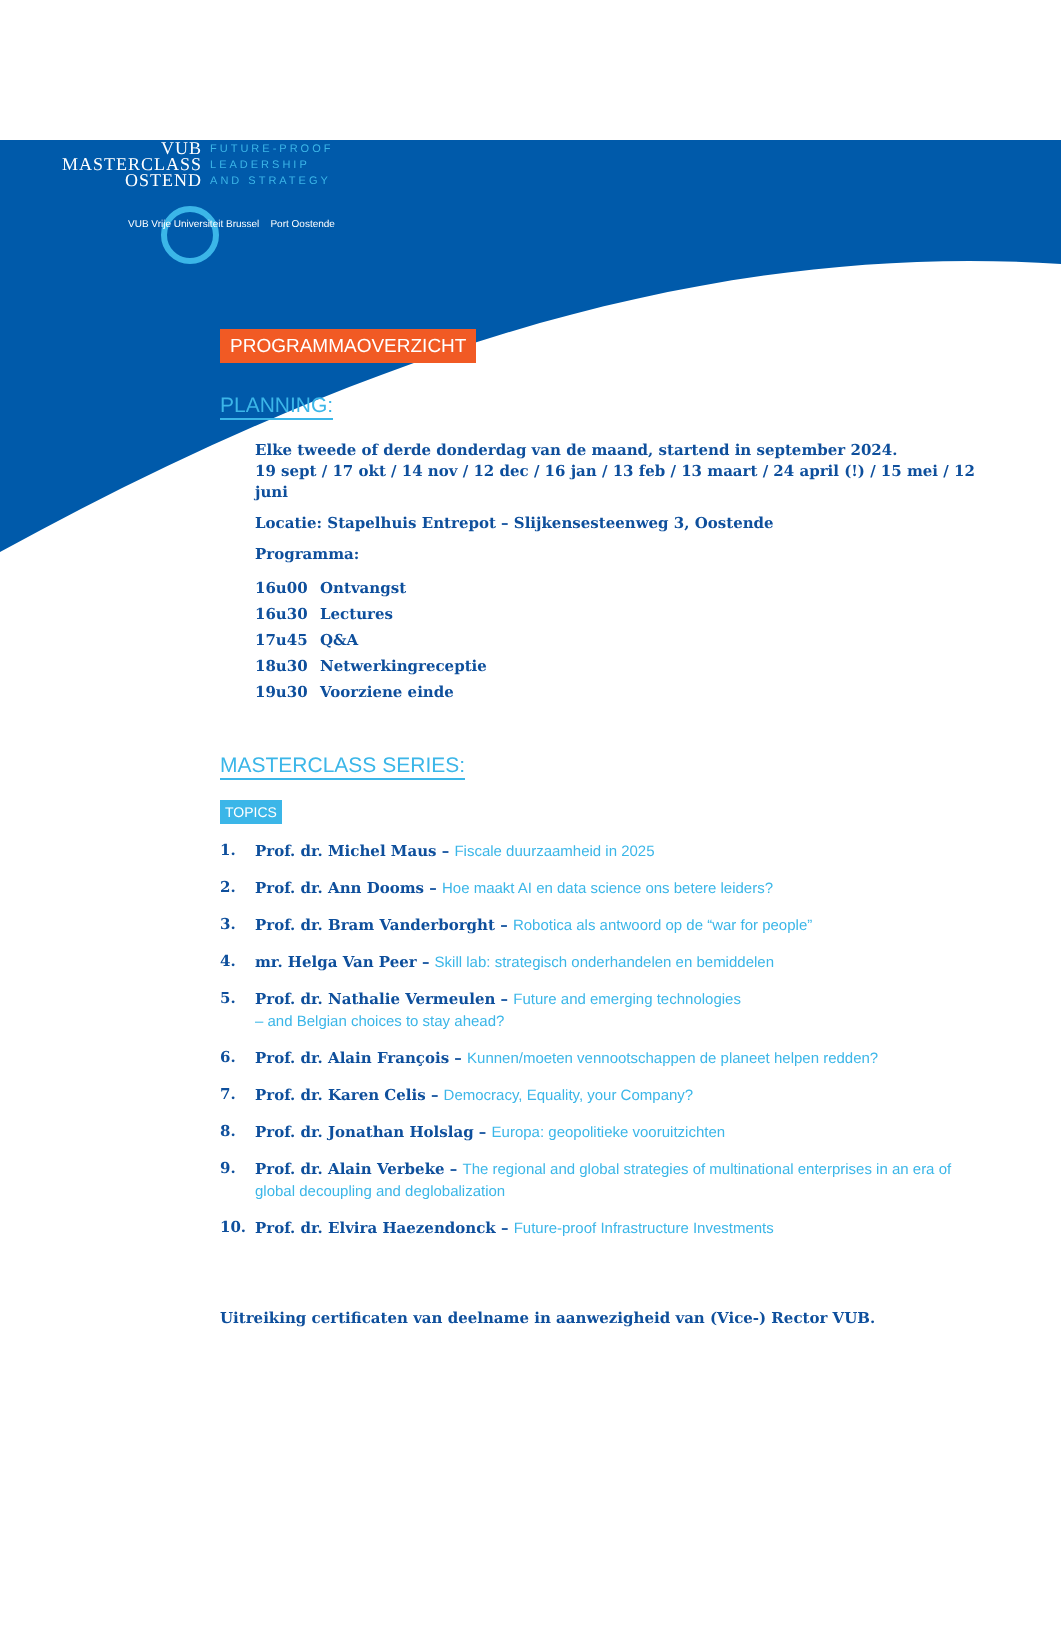VUB
MASTERCLASS
OSTEND
FUTURE-PROOF
LEADERSHIP
AND STRATEGY
VUB Vrije Universiteit Brussel Port Oostende
PROGRAMMAOVERZICHT
PLANNING:
Elke tweede of derde donderdag van de maand, startend in september 2024.
19 sept / 17 okt / 14 nov / 12 dec / 16 jan / 13 feb / 13 maart / 24 april (!) / 15 mei / 12 juni
Locatie: Stapelhuis Entrepot – Slijkensesteenweg 3, Oostende
Programma:
16u00 Ontvangst
16u30 Lectures
17u45 Q&A
18u30 Netwerkingreceptie
19u30 Voorziene einde
MASTERCLASS SERIES:
TOPICS
1. Prof. dr. Michel Maus – Fiscale duurzaamheid in 2025
2. Prof. dr. Ann Dooms – Hoe maakt AI en data science ons betere leiders?
3. Prof. dr. Bram Vanderborght – Robotica als antwoord op de “war for people”
4. mr. Helga Van Peer – Skill lab: strategisch onderhandelen en bemiddelen
5. Prof. dr. Nathalie Vermeulen – Future and emerging technologies
– and Belgian choices to stay ahead?
6. Prof. dr. Alain François – Kunnen/moeten vennootschappen de planeet helpen redden?
7. Prof. dr. Karen Celis – Democracy, Equality, your Company?
8. Prof. dr. Jonathan Holslag – Europa: geopolitieke vooruitzichten
9. Prof. dr. Alain Verbeke – The regional and global strategies of multinational enterprises in an era of global decoupling and deglobalization
10. Prof. dr. Elvira Haezendonck – Future-proof Infrastructure Investments
Uitreiking certificaten van deelname in aanwezigheid van (Vice-) Rector VUB.